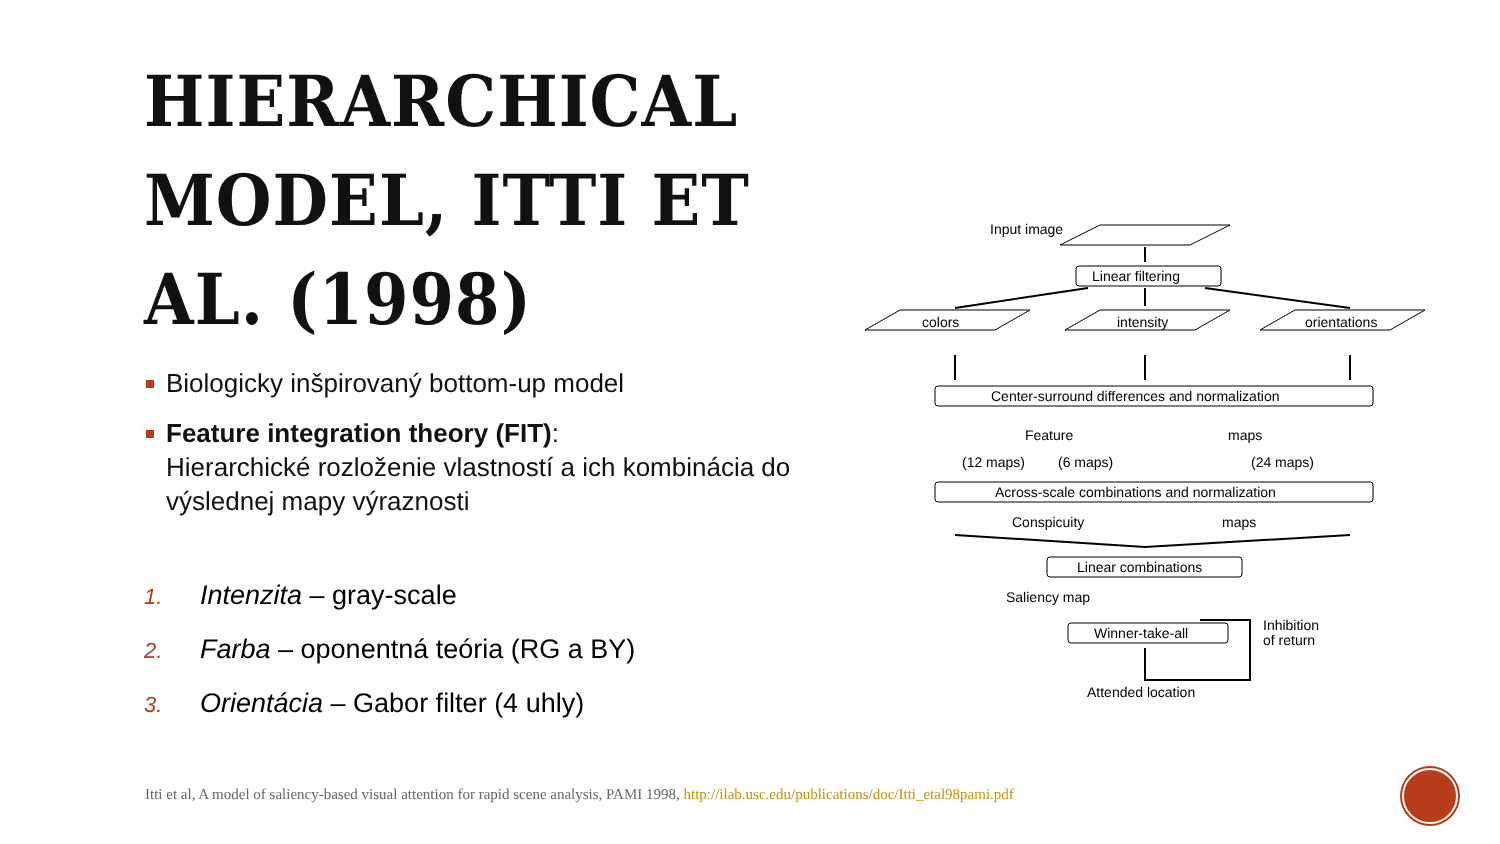HIERARCHICAL MODEL, ITTI ET AL. (1998)
Biologicky inšpirovaný bottom-up model
Feature integration theory (FIT):
Hierarchické rozloženie vlastností a ich kombinácia do výslednej mapy výraznosti
1. Intenzita – gray-scale
2. Farba – oponentná teória (RG a BY)
3. Orientácia – Gabor filter (4 uhly)
Input image
Linear filtering
colors
intensity
orientations
Center-surround differences and normalization
Feature
maps
(12 maps)
(6 maps)
(24 maps)
Across-scale combinations and normalization
Conspicuity
maps
Linear combinations
Saliency map
Winner-take-all
Inhibition
of return
Attended location
Itti et al, A model of saliency-based visual attention for rapid scene analysis, PAMI 1998, http://ilab.usc.edu/publications/doc/Itti_etal98pami.pdf